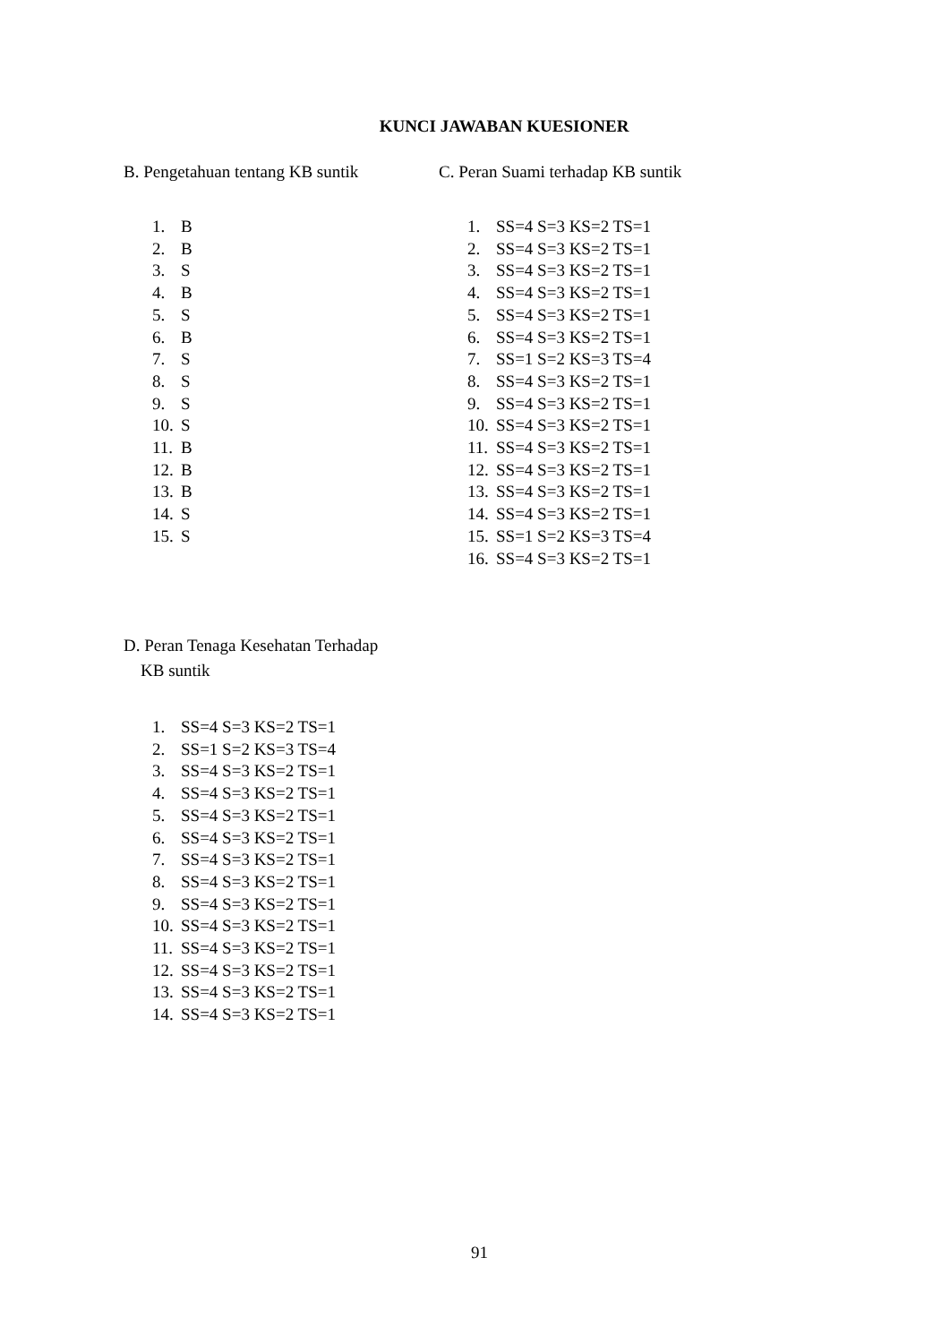KUNCI JAWABAN KUESIONER
B. Pengetahuan tentang KB suntik
1. B
2. B
3. S
4. B
5. S
6. B
7. S
8. S
9. S
10. S
11. B
12. B
13. B
14. S
15. S
C. Peran Suami terhadap KB suntik
1. SS=4 S=3 KS=2 TS=1
2. SS=4 S=3 KS=2 TS=1
3. SS=4 S=3 KS=2 TS=1
4. SS=4 S=3 KS=2 TS=1
5. SS=4 S=3 KS=2 TS=1
6. SS=4 S=3 KS=2 TS=1
7. SS=1 S=2 KS=3 TS=4
8. SS=4 S=3 KS=2 TS=1
9. SS=4 S=3 KS=2 TS=1
10. SS=4 S=3 KS=2 TS=1
11. SS=4 S=3 KS=2 TS=1
12. SS=4 S=3 KS=2 TS=1
13. SS=4 S=3 KS=2 TS=1
14. SS=4 S=3 KS=2 TS=1
15. SS=1 S=2 KS=3 TS=4
16. SS=4 S=3 KS=2 TS=1
D. Peran Tenaga Kesehatan Terhadap
KB suntik
1. SS=4 S=3 KS=2 TS=1
2. SS=1 S=2 KS=3 TS=4
3. SS=4 S=3 KS=2 TS=1
4. SS=4 S=3 KS=2 TS=1
5. SS=4 S=3 KS=2 TS=1
6. SS=4 S=3 KS=2 TS=1
7. SS=4 S=3 KS=2 TS=1
8. SS=4 S=3 KS=2 TS=1
9. SS=4 S=3 KS=2 TS=1
10. SS=4 S=3 KS=2 TS=1
11. SS=4 S=3 KS=2 TS=1
12. SS=4 S=3 KS=2 TS=1
13. SS=4 S=3 KS=2 TS=1
14. SS=4 S=3 KS=2 TS=1
91